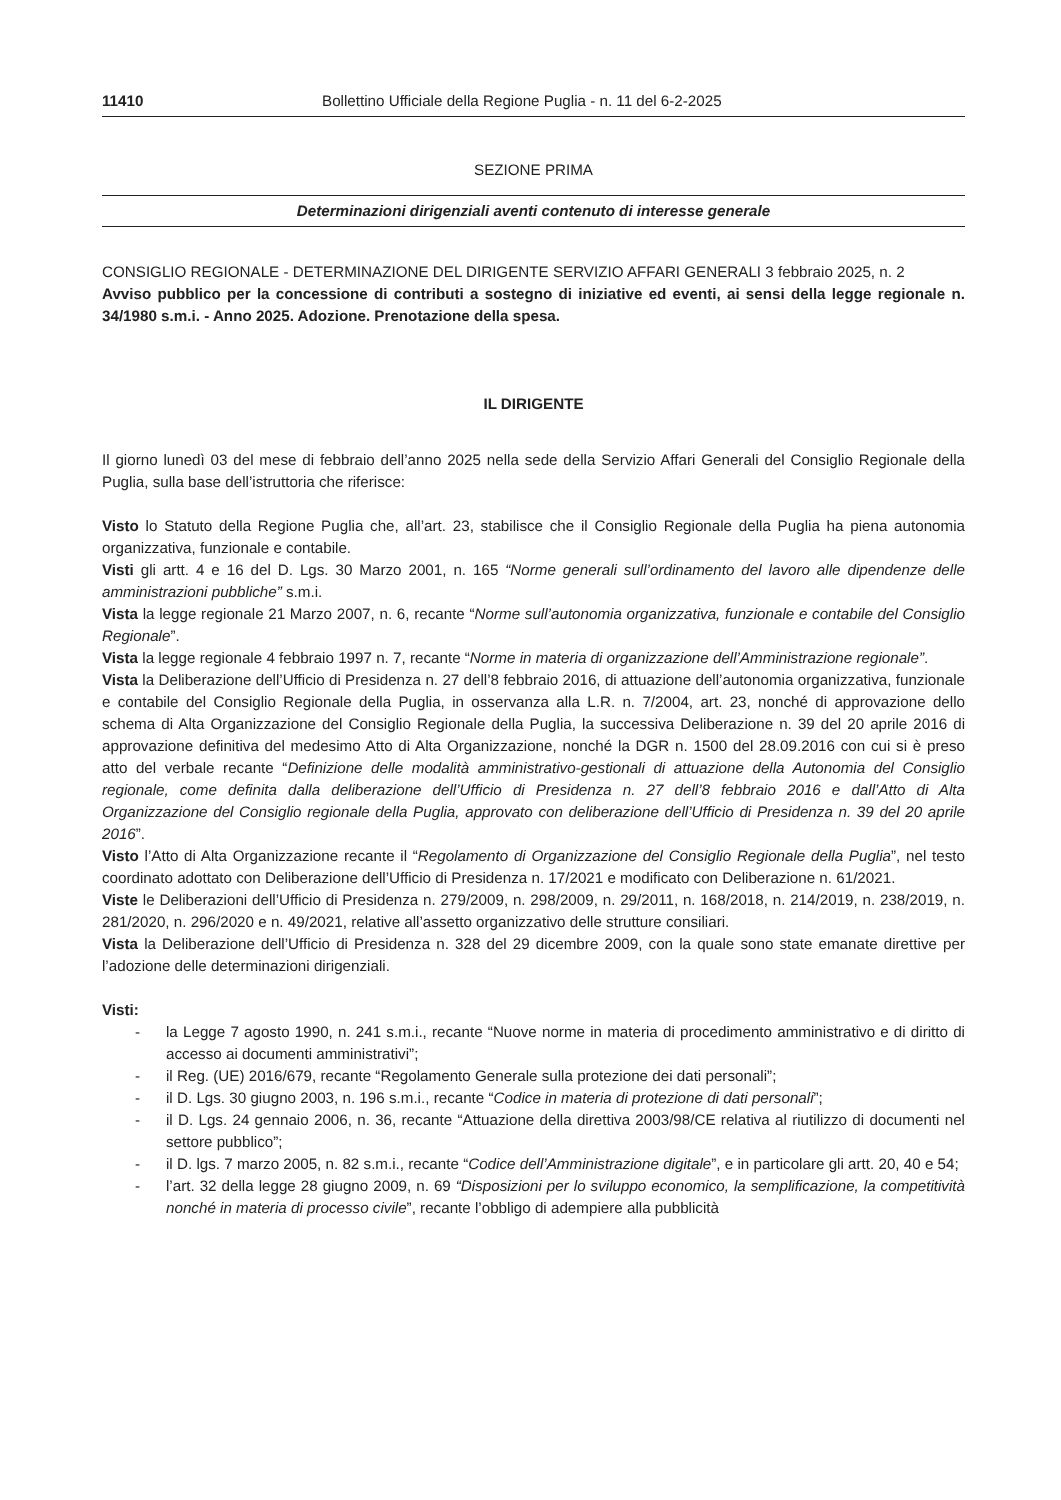11410 Bollettino Ufficiale della Regione Puglia - n. 11 del 6-2-2025
SEZIONE PRIMA
Determinazioni dirigenziali aventi contenuto di interesse generale
CONSIGLIO REGIONALE - DETERMINAZIONE DEL DIRIGENTE SERVIZIO AFFARI GENERALI 3 febbraio 2025, n. 2
Avviso pubblico per la concessione di contributi a sostegno di iniziative ed eventi, ai sensi della legge regionale n. 34/1980 s.m.i. - Anno 2025. Adozione. Prenotazione della spesa.
IL DIRIGENTE
Il giorno lunedì 03 del mese di febbraio dell’anno 2025 nella sede della Servizio Affari Generali del Consiglio Regionale della Puglia, sulla base dell’istruttoria che riferisce:
Visto lo Statuto della Regione Puglia che, all’art. 23, stabilisce che il Consiglio Regionale della Puglia ha piena autonomia organizzativa, funzionale e contabile.
Visti gli artt. 4 e 16 del D. Lgs. 30 Marzo 2001, n. 165 “Norme generali sull’ordinamento del lavoro alle dipendenze delle amministrazioni pubbliche” s.m.i.
Vista la legge regionale 21 Marzo 2007, n. 6, recante “Norme sull’autonomia organizzativa, funzionale e contabile del Consiglio Regionale”.
Vista la legge regionale 4 febbraio 1997 n. 7, recante “Norme in materia di organizzazione dell’Amministrazione regionale”.
Vista la Deliberazione dell’Ufficio di Presidenza n. 27 dell’8 febbraio 2016, di attuazione dell’autonomia organizzativa, funzionale e contabile del Consiglio Regionale della Puglia, in osservanza alla L.R. n. 7/2004, art. 23, nonché di approvazione dello schema di Alta Organizzazione del Consiglio Regionale della Puglia, la successiva Deliberazione n. 39 del 20 aprile 2016 di approvazione definitiva del medesimo Atto di Alta Organizzazione, nonché la DGR n. 1500 del 28.09.2016 con cui si è preso atto del verbale recante “Definizione delle modalità amministrativo-gestionali di attuazione della Autonomia del Consiglio regionale, come definita dalla deliberazione dell’Ufficio di Presidenza n. 27 dell’8 febbraio 2016 e dall’Atto di Alta Organizzazione del Consiglio regionale della Puglia, approvato con deliberazione dell’Ufficio di Presidenza n. 39 del 20 aprile 2016”.
Visto l’Atto di Alta Organizzazione recante il “Regolamento di Organizzazione del Consiglio Regionale della Puglia”, nel testo coordinato adottato con Deliberazione dell’Ufficio di Presidenza n. 17/2021 e modificato con Deliberazione n. 61/2021.
Viste le Deliberazioni dell’Ufficio di Presidenza n. 279/2009, n. 298/2009, n. 29/2011, n. 168/2018, n. 214/2019, n. 238/2019, n. 281/2020, n. 296/2020 e n. 49/2021, relative all’assetto organizzativo delle strutture consiliari.
Vista la Deliberazione dell’Ufficio di Presidenza n. 328 del 29 dicembre 2009, con la quale sono state emanate direttive per l’adozione delle determinazioni dirigenziali.
Visti:
- la Legge 7 agosto 1990, n. 241 s.m.i., recante “Nuove norme in materia di procedimento amministrativo e di diritto di accesso ai documenti amministrativi”;
- il Reg. (UE) 2016/679, recante “Regolamento Generale sulla protezione dei dati personali”;
- il D. Lgs. 30 giugno 2003, n. 196 s.m.i., recante “Codice in materia di protezione di dati personali”;
- il D. Lgs. 24 gennaio 2006, n. 36, recante “Attuazione della direttiva 2003/98/CE relativa al riutilizzo di documenti nel settore pubblico”;
- il D. lgs. 7 marzo 2005, n. 82 s.m.i., recante “Codice dell’Amministrazione digitale”, e in particolare gli artt. 20, 40 e 54;
- l’art. 32 della legge 28 giugno 2009, n. 69 “Disposizioni per lo sviluppo economico, la semplificazione, la competitività nonché in materia di processo civile”, recante l’obbligo di adempiere alla pubblicità